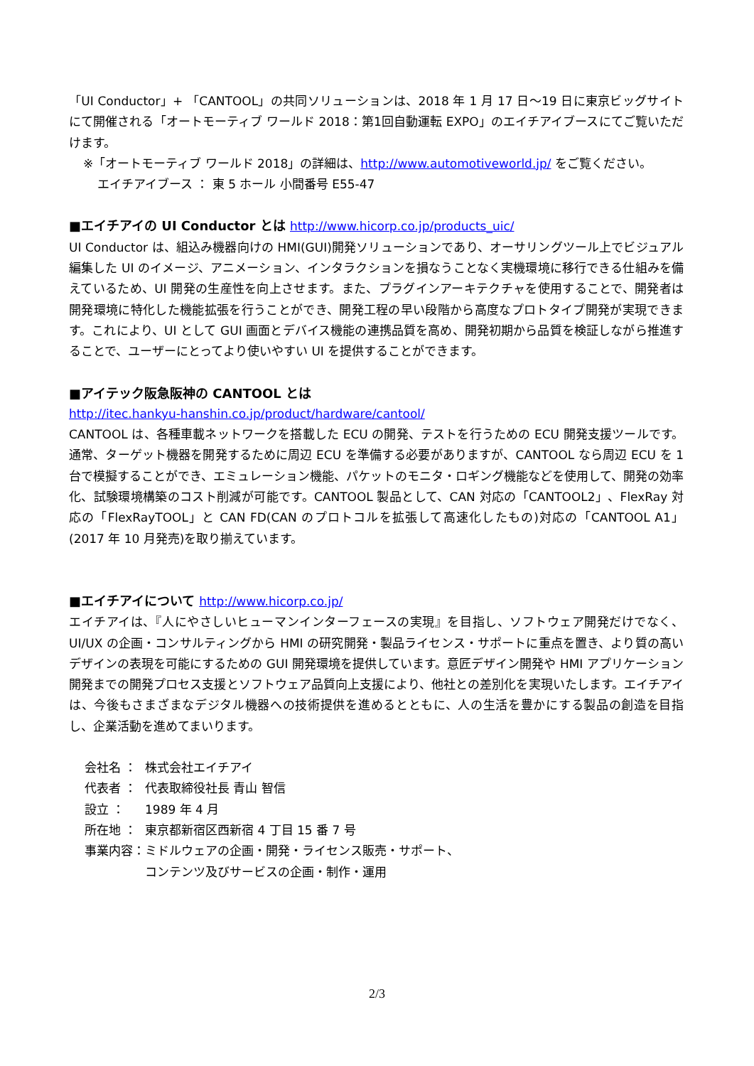「UI Conductor」+ 「CANTOOL」の共同ソリューションは、2018 年 1 月 17 日～19 日に東京ビッグサイトにて開催される「オートモーティブ ワールド 2018：第1回自動運転 EXPO」のエイチアイブースにてご覧いただけます。
※「オートモーティブ ワールド 2018」の詳細は、http://www.automotiveworld.jp/ をご覧ください。
エイチアイブース ： 東 5 ホール 小間番号 E55-47
■エイチアイの UI Conductor とは http://www.hicorp.co.jp/products_uic/
UI Conductor は、組込み機器向けの HMI(GUI)開発ソリューションであり、オーサリングツール上でビジュアル編集した UI のイメージ、アニメーション、インタラクションを損なうことなく実機環境に移行できる仕組みを備えているため、UI 開発の生産性を向上させます。また、プラグインアーキテクチャを使用することで、開発者は開発環境に特化した機能拡張を行うことができ、開発工程の早い段階から高度なプロトタイプ開発が実現できます。これにより、UI として GUI 画面とデバイス機能の連携品質を高め、開発初期から品質を検証しながら推進することで、ユーザーにとってより使いやすい UI を提供することができます。
■アイテック阪急阪神の CANTOOL とは
http://itec.hankyu-hanshin.co.jp/product/hardware/cantool/
CANTOOL は、各種車載ネットワークを搭載した ECU の開発、テストを行うための ECU 開発支援ツールです。通常、ターゲット機器を開発するために周辺 ECU を準備する必要がありますが、CANTOOL なら周辺 ECU を 1 台で模擬することができ、エミュレーション機能、パケットのモニタ・ロギング機能などを使用して、開発の効率化、試験環境構築のコスト削減が可能です。CANTOOL 製品として、CAN 対応の「CANTOOL2」、FlexRay 対応の「FlexRayTOOL」と CAN FD(CAN のプロトコルを拡張して高速化したもの)対応の「CANTOOL A1」(2017 年 10 月発売)を取り揃えています。
■エイチアイについて http://www.hicorp.co.jp/
エイチアイは、『人にやさしいヒューマンインターフェースの実現』を目指し、ソフトウェア開発だけでなく、UI/UX の企画・コンサルティングから HMI の研究開発・製品ライセンス・サポートに重点を置き、より質の高いデザインの表現を可能にするための GUI 開発環境を提供しています。意匠デザイン開発や HMI アプリケーション開発までの開発プロセス支援とソフトウェア品質向上支援により、他社との差別化を実現いたします。エイチアイは、今後もさまざまなデジタル機器への技術提供を進めるとともに、人の生活を豊かにする製品の創造を目指し、企業活動を進めてまいります。
| 会社名 ： | 株式会社エイチアイ |
| 代表者 ： | 代表取締役社長 青山 智信 |
| 設立 ： | 1989 年 4 月 |
| 所在地 ： | 東京都新宿区西新宿 4 丁目 15 番 7 号 |
| 事業内容： | ミドルウェアの企画・開発・ライセンス販売・サポート、 コンテンツ及びサービスの企画・制作・運用 |
2/3